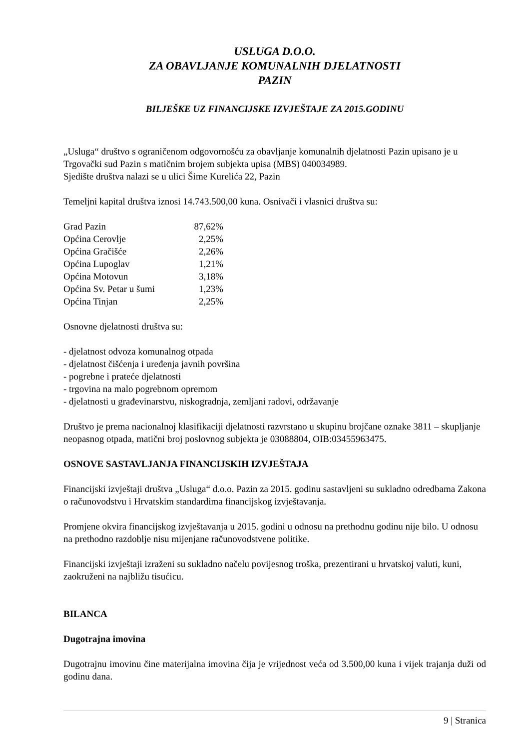USLUGA D.O.O.
ZA OBAVLJANJE KOMUNALNIH DJELATNOSTI
PAZIN
BILJEŠKE UZ FINANCIJSKE IZVJEŠTAJE ZA 2015.GODINU
„Usluga“ društvo s ograničenom odgovornošću za obavljanje komunalnih djelatnosti Pazin upisano je u Trgovački sud Pazin s matičnim brojem subjekta upisa (MBS) 040034989.
Sjedište društva nalazi se u ulici Šime Kurelića 22, Pazin
Temeljni kapital društva iznosi 14.743.500,00 kuna. Osnivači i vlasnici društva su:
| Grad Pazin | 87,62% |
| Općina Cerovlje | 2,25% |
| Općina Gračišće | 2,26% |
| Općina Lupoglav | 1,21% |
| Općina Motovun | 3,18% |
| Općina Sv. Petar u šumi | 1,23% |
| Općina Tinjan | 2,25% |
Osnovne djelatnosti društva su:
- djelatnost odvoza komunalnog otpada
- djelatnost čišćenja i uređenja javnih površina
- pogrebne i prateće djelatnosti
- trgovina na malo pogrebnom opremom
- djelatnosti u građevinarstvu, niskogradnja, zemljani radovi, održavanje
Društvo je prema nacionalnoj klasifikaciji djelatnosti razvrstano u skupinu brojčane oznake 3811 – skupljanje neopasnog otpada, matični broj poslovnog subjekta je 03088804, OIB:03455963475.
OSNOVE SASTAVLJANJA FINANCIJSKIH IZVJEŠTAJA
Financijski izvještaji društva „Usluga“ d.o.o. Pazin za 2015. godinu sastavljeni su sukladno odredbama Zakona o računovodstvu i Hrvatskim standardima financijskog izvještavanja.
Promjene okvira financijskog izvještavanja u 2015. godini u odnosu na prethodnu godinu nije bilo. U odnosu na prethodno razdoblje nisu mijenjane računovodstvene politike.
Financijski izvještaji izraženi su sukladno načelu povijesnog troška, prezentirani u hrvatskoj valuti, kuni, zaokruženi na najbližu tisućicu.
BILANCA
Dugotrajna imovina
Dugotrajnu imovinu čine materijalna imovina čija je vrijednost veća od 3.500,00 kuna i vijek trajanja duži od godinu dana.
9 | Stranica